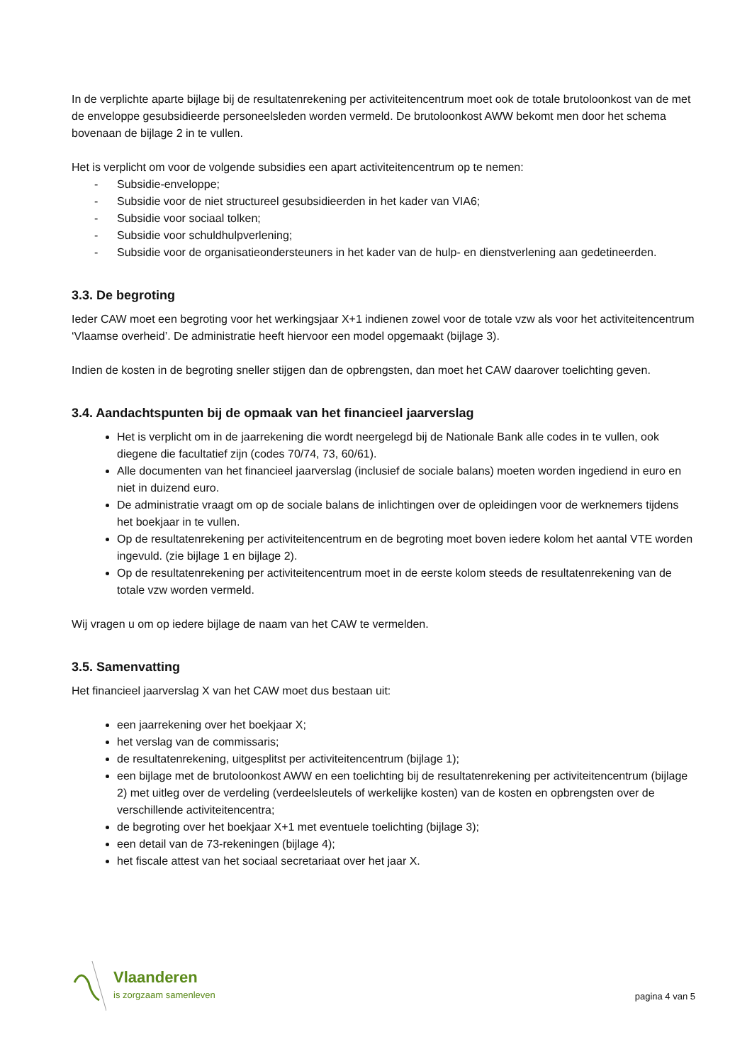In de verplichte aparte bijlage bij de resultatenrekening per activiteitencentrum moet ook de totale brutoloonkost van de met de enveloppe gesubsidieerde personeelsleden worden vermeld. De brutoloonkost AWW bekomt men door het schema bovenaan de bijlage 2 in te vullen.
Het is verplicht om voor de volgende subsidies een apart activiteitencentrum op te nemen:
- Subsidie-enveloppe;
- Subsidie voor de niet structureel gesubsidieerden in het kader van VIA6;
- Subsidie voor sociaal tolken;
- Subsidie voor schuldhulpverlening;
- Subsidie voor de organisatieondersteuners in het kader van de hulp- en dienstverlening aan gedetineerden.
3.3. De begroting
Ieder CAW moet een begroting voor het werkingsjaar X+1 indienen zowel voor de totale vzw als voor het activiteitencentrum ‘Vlaamse overheid’. De administratie heeft hiervoor een model opgemaakt (bijlage 3).
Indien de kosten in de begroting sneller stijgen dan de opbrengsten, dan moet het CAW daarover toelichting geven.
3.4. Aandachtspunten bij de opmaak van het financieel jaarverslag
Het is verplicht om in de jaarrekening die wordt neergelegd bij de Nationale Bank alle codes in te vullen, ook diegene die facultatief zijn (codes 70/74, 73, 60/61).
Alle documenten van het financieel jaarverslag (inclusief de sociale balans) moeten worden ingediend in euro en niet in duizend euro.
De administratie vraagt om op de sociale balans de inlichtingen over de opleidingen voor de werknemers tijdens het boekjaar in te vullen.
Op de resultatenrekening per activiteitencentrum en de begroting moet boven iedere kolom het aantal VTE worden ingevuld. (zie bijlage 1 en bijlage 2).
Op de resultatenrekening per activiteitencentrum moet in de eerste kolom steeds de resultatenrekening van de totale vzw worden vermeld.
Wij vragen u om op iedere bijlage de naam van het CAW te vermelden.
3.5. Samenvatting
Het financieel jaarverslag X van het CAW moet dus bestaan uit:
een jaarrekening over het boekjaar X;
het verslag van de commissaris;
de resultatenrekening, uitgesplitst per activiteitencentrum (bijlage 1);
een bijlage met de brutoloonkost AWW en een toelichting bij de resultatenrekening per activiteitencentrum (bijlage 2) met uitleg over de verdeling (verdeelsleutels of werkelijke kosten) van de kosten en opbrengsten over de verschillende activiteitencentra;
de begroting over het boekjaar X+1 met eventuele toelichting (bijlage 3);
een detail van de 73-rekeningen (bijlage 4);
het fiscale attest van het sociaal secretariaat over het jaar X.
Vlaanderen
is zorgzaam samenleven
pagina 4 van 5